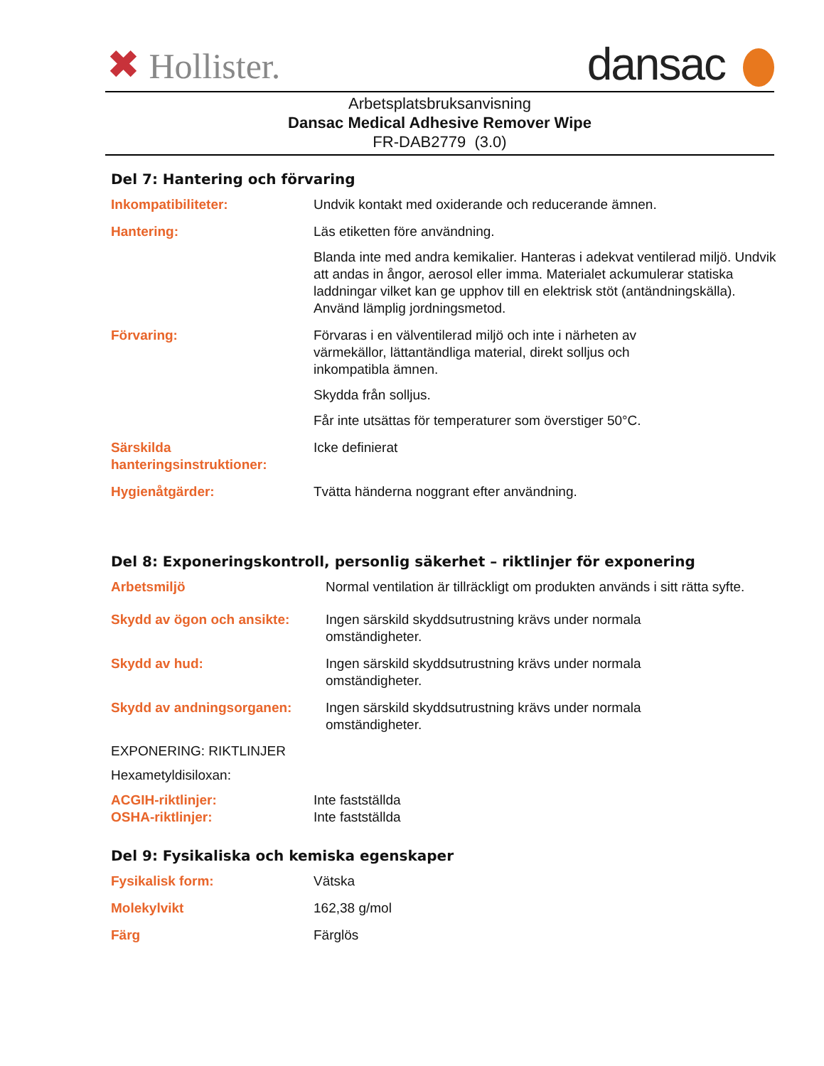✖ Hollister.
dansac
Arbetsplatsbruksanvisning
Dansac Medical Adhesive Remover Wipe
FR-DAB2779 (3.0)
Del 7: Hantering och förvaring
| Inkompatibiliteter: | Undvik kontakt med oxiderande och reducerande ämnen. |
| Hantering: | Läs etiketten före användning. Blanda inte med andra kemikalier. Hanteras i adekvat ventilerad miljö. Undvik att andas in ångor, aerosol eller imma. Materialet ackumulerar statiska laddningar vilket kan ge upphov till en elektrisk stöt (antändningskälla). Använd lämplig jordningsmetod. |
| Förvaring: | Förvaras i en välventilerad miljö och inte i närheten av värmekällor, lättantändliga material, direkt solljus och inkompatibla ämnen. Skydda från solljus. Får inte utsättas för temperaturer som överstiger 50°C. |
| Särskilda hanteringsinstruktioner: | Icke definierat |
| Hygienåtgärder: | Tvätta händerna noggrant efter användning. |
Del 8: Exponeringskontroll, personlig säkerhet – riktlinjer för exponering
| Arbetsmiljö | Normal ventilation är tillräckligt om produkten används i sitt rätta syfte. |
| Skydd av ögon och ansikte: | Ingen särskild skyddsutrustning krävs under normala omständigheter. |
| Skydd av hud: | Ingen särskild skyddsutrustning krävs under normala omständigheter. |
| Skydd av andningsorganen: | Ingen särskild skyddsutrustning krävs under normala omständigheter. |
EXPONERING: RIKTLINJER
Hexametyldisiloxan:
| ACGIH-riktlinjer: | Inte fastställda |
| OSHA-riktlinjer: | Inte fastställda |
Del 9: Fysikaliska och kemiska egenskaper
| Fysikalisk form: | Vätska |
| Molekylvikt | 162,38 g/mol |
| Färg | Färglös |